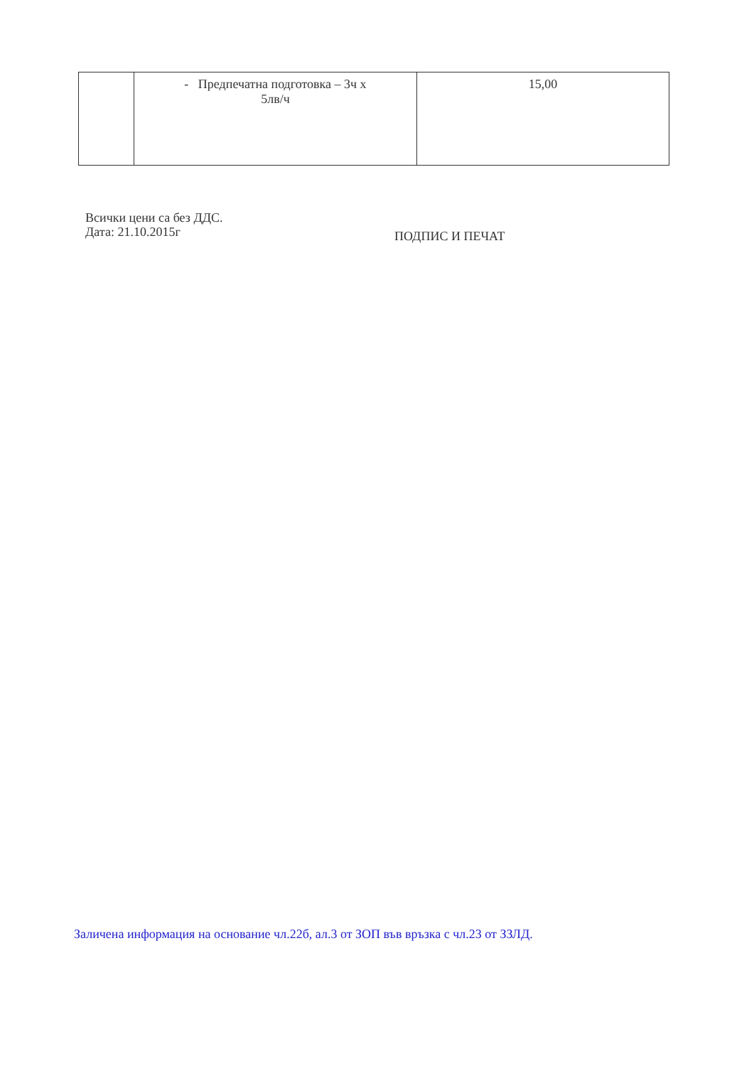| | - Предпечатна подготовка – 3ч х 5лв/ч | 15,00 |
Всички цени са без ДДС.
Дата: 21.10.2015г
ПОДПИС И ПЕЧАТ
Заличена информация на основание чл.22б, ал.3 от ЗОП във връзка с чл.23 от ЗЗЛД.